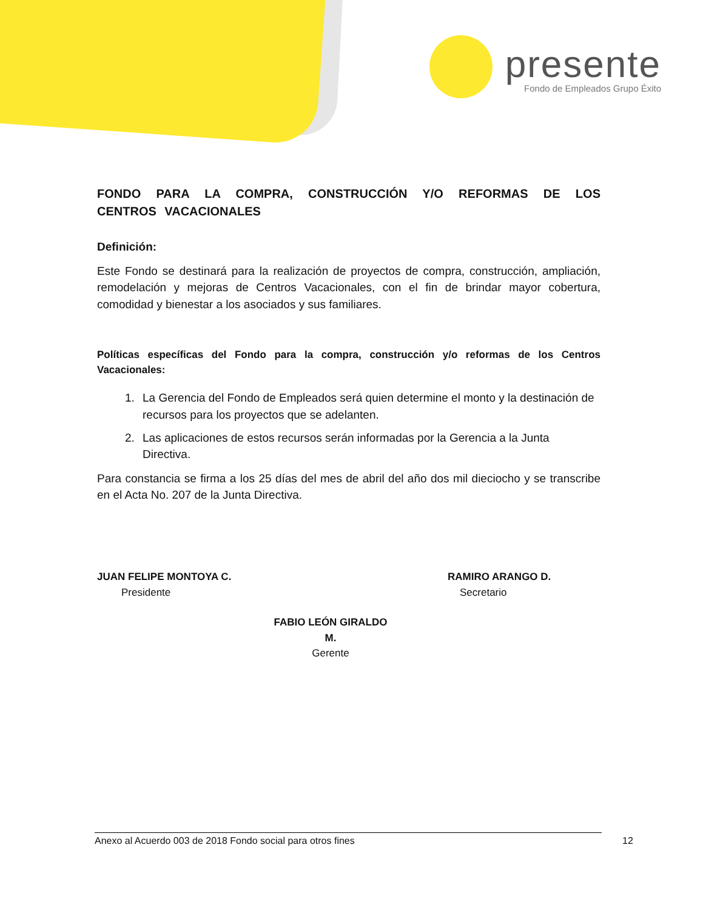presente
Fondo de Empleados Grupo Éxito
FONDO PARA LA COMPRA, CONSTRUCCIÓN Y/O REFORMAS DE LOS CENTROS VACACIONALES
Definición:
Este Fondo se destinará para la realización de proyectos de compra, construcción, ampliación, remodelación y mejoras de Centros Vacacionales, con el fin de brindar mayor cobertura, comodidad y bienestar a los asociados y sus familiares.
Políticas específicas del Fondo para la compra, construcción y/o reformas de los Centros Vacacionales:
1. La Gerencia del Fondo de Empleados será quien determine el monto y la destinación de recursos para los proyectos que se adelanten.
2. Las aplicaciones de estos recursos serán informadas por la Gerencia a la Junta Directiva.
Para constancia se firma a los 25 días del mes de abril del año dos mil dieciocho y se transcribe en el Acta No. 207 de la Junta Directiva.
JUAN FELIPE MONTOYA C.
Presidente
RAMIRO ARANGO D.
Secretario
FABIO LEÓN GIRALDO M.
Gerente
Anexo al Acuerdo 003 de 2018 Fondo social para otros fines 12